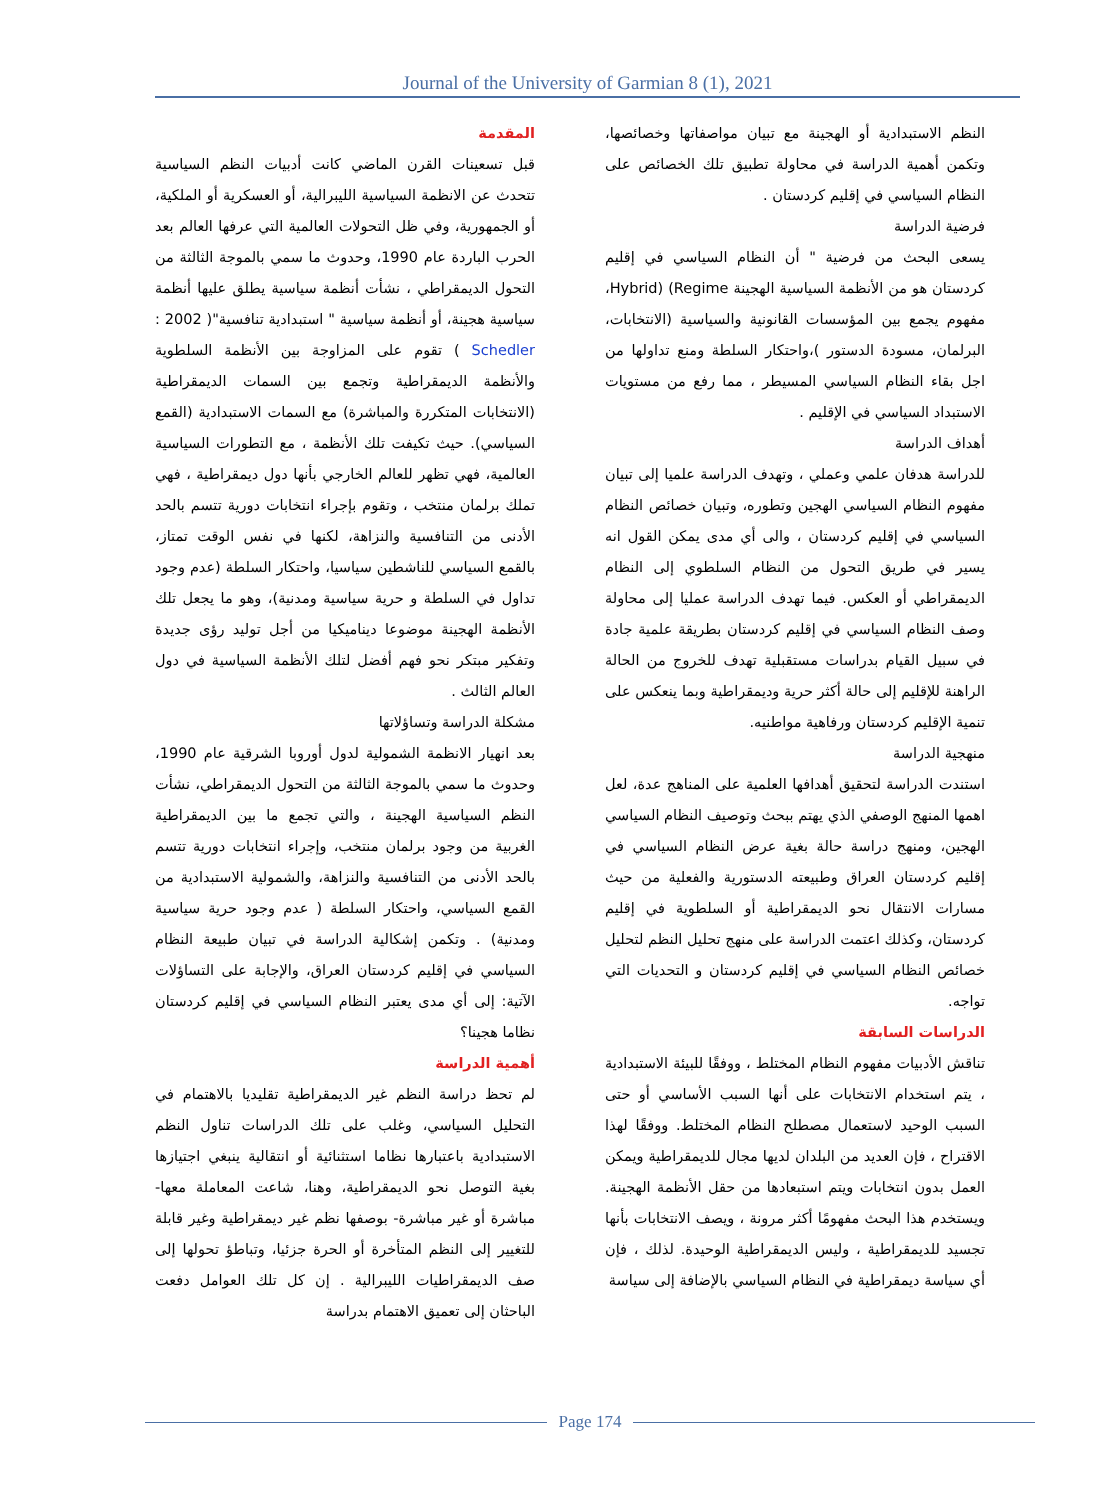Journal of the University of Garmian 8 (1), 2021
المقدمة
قبل تسعينات القرن الماضي كانت أدبيات النظم السياسية تتحدث عن الانظمة السياسية الليبرالية، أو العسكرية أو الملكية، أو الجمهورية، وفي ظل التحولات العالمية التي عرفها العالم بعد الحرب الباردة عام 1990، وحدوث ما سمي بالموجة الثالثة من التحول الديمقراطي ، نشأت أنظمة سياسية يطلق عليها أنظمة سياسية هجينة، أو أنظمة سياسية " استبدادية تنافسية"( 2002 : Schedler ) تقوم على المزاوجة بين الأنظمة السلطوية والأنظمة الديمقراطية وتجمع بين السمات الديمقراطية (الانتخابات المتكررة والمباشرة) مع السمات الاستبدادية (القمع السياسي). حيث تكيفت تلك الأنظمة ، مع التطورات السياسية العالمية، فهي تظهر للعالم الخارجي بأنها دول ديمقراطية ، فهي تملك برلمان منتخب ، وتقوم بإجراء انتخابات دورية تتسم بالحد الأدنى من التنافسية والنزاهة، لكنها في نفس الوقت تمتاز، بالقمع السياسي للناشطين سياسيا، واحتكار السلطة (عدم وجود تداول في السلطة و حرية سياسية ومدنية)، وهو ما يجعل تلك الأنظمة الهجينة موضوعا ديناميكيا من أجل توليد رؤى جديدة وتفكير مبتكر نحو فهم أفضل لتلك الأنظمة السياسية في دول العالم الثالث .
مشكلة الدراسة وتساؤلاتها
بعد انهيار الانظمة الشمولية لدول أوروبا الشرقية عام 1990، وحدوث ما سمي بالموجة الثالثة من التحول الديمقراطي، نشأت النظم السياسية الهجينة ، والتي تجمع ما بين الديمقراطية الغربية من وجود برلمان منتخب، وإجراء انتخابات دورية تتسم بالحد الأدنى من التنافسية والنزاهة، والشمولية الاستبدادية من القمع السياسي، واحتكار السلطة ( عدم وجود حرية سياسية ومدنية) . وتكمن إشكالية الدراسة في تبيان طبيعة النظام السياسي في إقليم كردستان العراق، والإجابة على التساؤلات الآتية: إلى أي مدى يعتبر النظام السياسي في إقليم كردستان نظاما هجينا؟
أهمية الدراسة
لم تحظ دراسة النظم غير الديمقراطية تقليديا بالاهتمام في التحليل السياسي، وغلب على تلك الدراسات تناول النظم الاستبدادية باعتبارها نظاما استثنائية أو انتقالية ينبغي اجتيازها بغية التوصل نحو الديمقراطية، وهنا، شاعت المعاملة معها- مباشرة أو غير مباشرة- بوصفها نظم غير ديمقراطية وغير قابلة للتغيير إلى النظم المتأخرة أو الحرة جزئيا، وتباطؤ تحولها إلى صف الديمقراطيات الليبرالية . إن كل تلك العوامل دفعت الباحثان إلى تعميق الاهتمام بدراسة
النظم الاستبدادية أو الهجينة مع تبيان مواصفاتها وخصائصها، وتكمن أهمية الدراسة في محاولة تطبيق تلك الخصائص على النظام السياسي في إقليم كردستان .
فرضية الدراسة
يسعى البحث من فرضية " أن النظام السياسي في إقليم كردستان هو من الأنظمة السياسية الهجينة Hybrid) (Regime، مفهوم يجمع بين المؤسسات القانونية والسياسية (الانتخابات، البرلمان، مسودة الدستور )،واحتكار السلطة ومنع تداولها من اجل بقاء النظام السياسي المسيطر ، مما رفع من مستويات الاستبداد السياسي في الإقليم .
أهداف الدراسة
للدراسة هدفان علمي وعملي ، وتهدف الدراسة علميا إلى تبيان مفهوم النظام السياسي الهجين وتطوره، وتبيان خصائص النظام السياسي في إقليم كردستان ، والى أي مدى يمكن القول انه يسير في طريق التحول من النظام السلطوي إلى النظام الديمقراطي أو العكس. فيما تهدف الدراسة عمليا إلى محاولة وصف النظام السياسي في إقليم كردستان بطريقة علمية جادة في سبيل القيام بدراسات مستقبلية تهدف للخروج من الحالة الراهنة للإقليم إلى حالة أكثر حرية وديمقراطية وبما ينعكس على تنمية الإقليم كردستان ورفاهية مواطنيه.
منهجية الدراسة
استندت الدراسة لتحقيق أهدافها العلمية على المناهج عدة، لعل اهمها المنهج الوصفي الذي يهتم ببحث وتوصيف النظام السياسي الهجين، ومنهج دراسة حالة بغية عرض النظام السياسي في إقليم كردستان العراق وطبيعته الدستورية والفعلية من حيث مسارات الانتقال نحو الديمقراطية أو السلطوية في إقليم كردستان، وكذلك اعتمت الدراسة على منهج تحليل النظم لتحليل خصائص النظام السياسي في إقليم كردستان و التحديات التي تواجه.
الدراسات السابقة
تناقش الأدبيات مفهوم النظام المختلط ، ووفقًا للبيئة الاستبدادية ، يتم استخدام الانتخابات على أنها السبب الأساسي أو حتى السبب الوحيد لاستعمال مصطلح النظام المختلط. ووفقًا لهذا الاقتراح ، فإن العديد من البلدان لديها مجال للديمقراطية ويمكن العمل بدون انتخابات ويتم استبعادها من حقل الأنظمة الهجينة. ويستخدم هذا البحث مفهومًا أكثر مرونة ، ويصف الانتخابات بأنها تجسيد للديمقراطية ، وليس الديمقراطية الوحيدة. لذلك ، فإن أي سياسة ديمقراطية في النظام السياسي بالإضافة إلى سياسة
Page 174